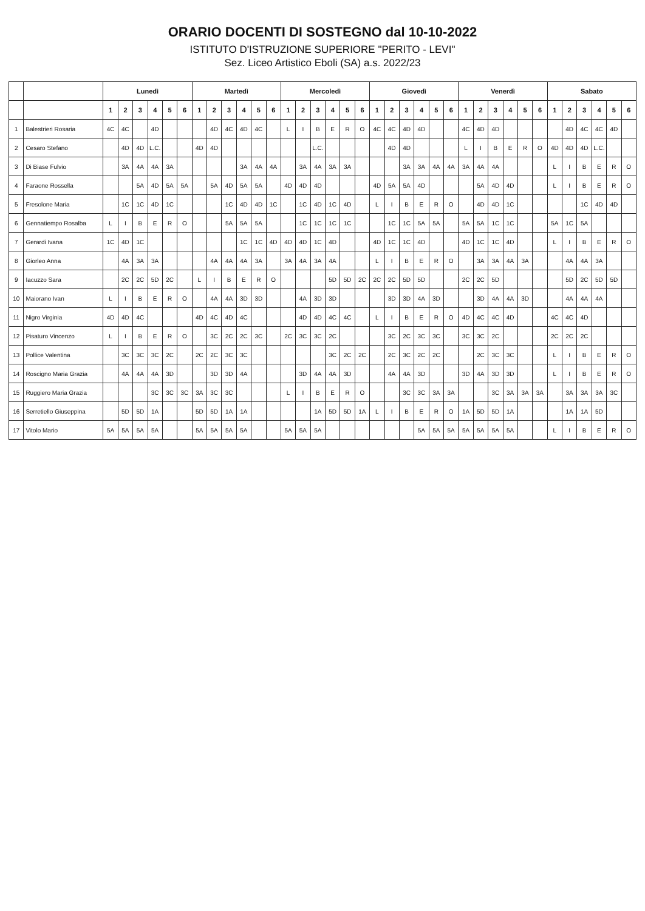ORARIO DOCENTI DI SOSTEGNO dal 10-10-2022
ISTITUTO D'ISTRUZIONE SUPERIORE "PERITO - LEVI"
Sez. Liceo Artistico Eboli (SA) a.s. 2022/23
| | | Lunedì | | | | | | Martedì | | | | | | Mercoledì | | | | | | Giovedì | | | | | | Venerdì | | | | | | Sabato | | | | | |
| --- | --- | --- | --- | --- | --- | --- | --- | --- | --- | --- | --- | --- | --- | --- | --- | --- | --- | --- | --- | --- | --- | --- | --- | --- | --- | --- | --- | --- | --- | --- | --- | --- | --- | --- | --- | --- | --- |
| | | 1 | 2 | 3 | 4 | 5 | 6 | 1 | 2 | 3 | 4 | 5 | 6 | 1 | 2 | 3 | 4 | 5 | 6 | 1 | 2 | 3 | 4 | 5 | 6 | 1 | 2 | 3 | 4 | 5 | 6 | 1 | 2 | 3 | 4 | 5 | 6 |
| 1 | Balestrieri Rosaria | 4C | 4C | | 4D | | | | 4D | 4C | 4D | 4C | | L | I | B | E | R | O | 4C | 4C | 4D | 4D | | | 4C | 4D | 4D | | | | | 4D | 4C | 4C | 4D | |
| 2 | Cesaro Stefano | | 4D | 4D | L.C. | | | 4D | 4D | | | | | | | L.C. | | | | | 4D | 4D | | | | L | I | B | E | R | O | 4D | 4D | 4D | L.C. | | |
| 3 | Di Biase Fulvio | | 3A | 4A | 4A | 3A | | | | | 3A | 4A | 4A | | 3A | 4A | 3A | 3A | | | | 3A | 3A | 4A | 4A | 3A | 4A | 4A | | | | L | I | B | E | R | O |
| 4 | Faraone Rossella | | | 5A | 4D | 5A | 5A | | 5A | 4D | 5A | 5A | | 4D | 4D | 4D | | | | 4D | 5A | 5A | 4D | | | | 5A | 4D | 4D | | | L | I | B | E | R | O |
| 5 | Fresolone Maria | | 1C | 1C | 4D | 1C | | | | 1C | 4D | 4D | 1C | | 1C | 4D | 1C | 4D | | L | I | B | E | R | O | | 4D | 4D | 1C | | | | | 1C | 4D | 4D | |
| 6 | Gennatiempo Rosalba | L | I | B | E | R | O | | | 5A | 5A | 5A | | | 1C | 1C | 1C | 1C | | | 1C | 1C | 5A | 5A | | 5A | 5A | 1C | 1C | | | 5A | 1C | 5A | | | |
| 7 | Gerardi Ivana | 1C | 4D | 1C | | | | | | | 1C | 1C | 4D | 4D | 4D | 1C | 4D | | | 4D | 1C | 1C | 4D | | | 4D | 1C | 1C | 4D | | | L | I | B | E | R | O |
| 8 | Giorleo Anna | | 4A | 3A | 3A | | | | 4A | 4A | 4A | 3A | | 3A | 4A | 3A | 4A | | | L | I | B | E | R | O | | 3A | 3A | 4A | 3A | | | 4A | 4A | 3A | | |
| 9 | Iacuzzo Sara | | 2C | 2C | 5D | 2C | | L | I | B | E | R | O | | | | 5D | 5D | 2C | 2C | 2C | 5D | 5D | | | 2C | 2C | 5D | | | | | 5D | 2C | 5D | 5D | |
| 10 | Maiorano Ivan | L | I | B | E | R | O | | 4A | 4A | 3D | 3D | | | 4A | 3D | 3D | | | | 3D | 3D | 4A | 3D | | | 3D | 4A | 4A | 3D | | | 4A | 4A | 4A | | |
| 11 | Nigro Virginia | 4D | 4D | 4C | | | | 4D | 4C | 4D | 4C | | | | 4D | 4D | 4C | 4C | | L | I | B | E | R | O | 4D | 4C | 4C | 4D | | | 4C | 4C | 4D | | | |
| 12 | Pisaturo Vincenzo | L | I | B | E | R | O | | 3C | 2C | 2C | 3C | | 2C | 3C | 3C | 2C | | | | 3C | 2C | 3C | 3C | | 3C | 3C | 2C | | | | 2C | 2C | 2C | | | |
| 13 | Pollice Valentina | | 3C | 3C | 3C | 2C | | 2C | 2C | 3C | 3C | | | | | | 3C | 2C | 2C | | 2C | 3C | 2C | 2C | | | 2C | 3C | 3C | | | L | I | B | E | R | O |
| 14 | Roscigno Maria Grazia | | 4A | 4A | 4A | 3D | | | 3D | 3D | 4A | | | | 3D | 4A | 4A | 3D | | | 4A | 4A | 3D | | | 3D | 4A | 3D | 3D | | | L | I | B | E | R | O |
| 15 | Ruggiero Maria Grazia | | | | 3C | 3C | 3C | 3A | 3C | 3C | | | | L | I | B | E | R | O | | | 3C | 3C | 3A | 3A | | | 3C | 3A | 3A | 3A | | 3A | 3A | 3A | 3C | |
| 16 | Serretiello Giuseppina | | 5D | 5D | 1A | | | 5D | 5D | 1A | 1A | | | | | 1A | 5D | 5D | 1A | L | I | B | E | R | O | 1A | 5D | 5D | 1A | | | | 1A | 1A | 5D | | |
| 17 | Vitolo Mario | 5A | 5A | 5A | 5A | | | 5A | 5A | 5A | 5A | | | 5A | 5A | 5A | | | | | | | 5A | 5A | 5A | 5A | 5A | 5A | 5A | | | L | I | B | E | R | O |